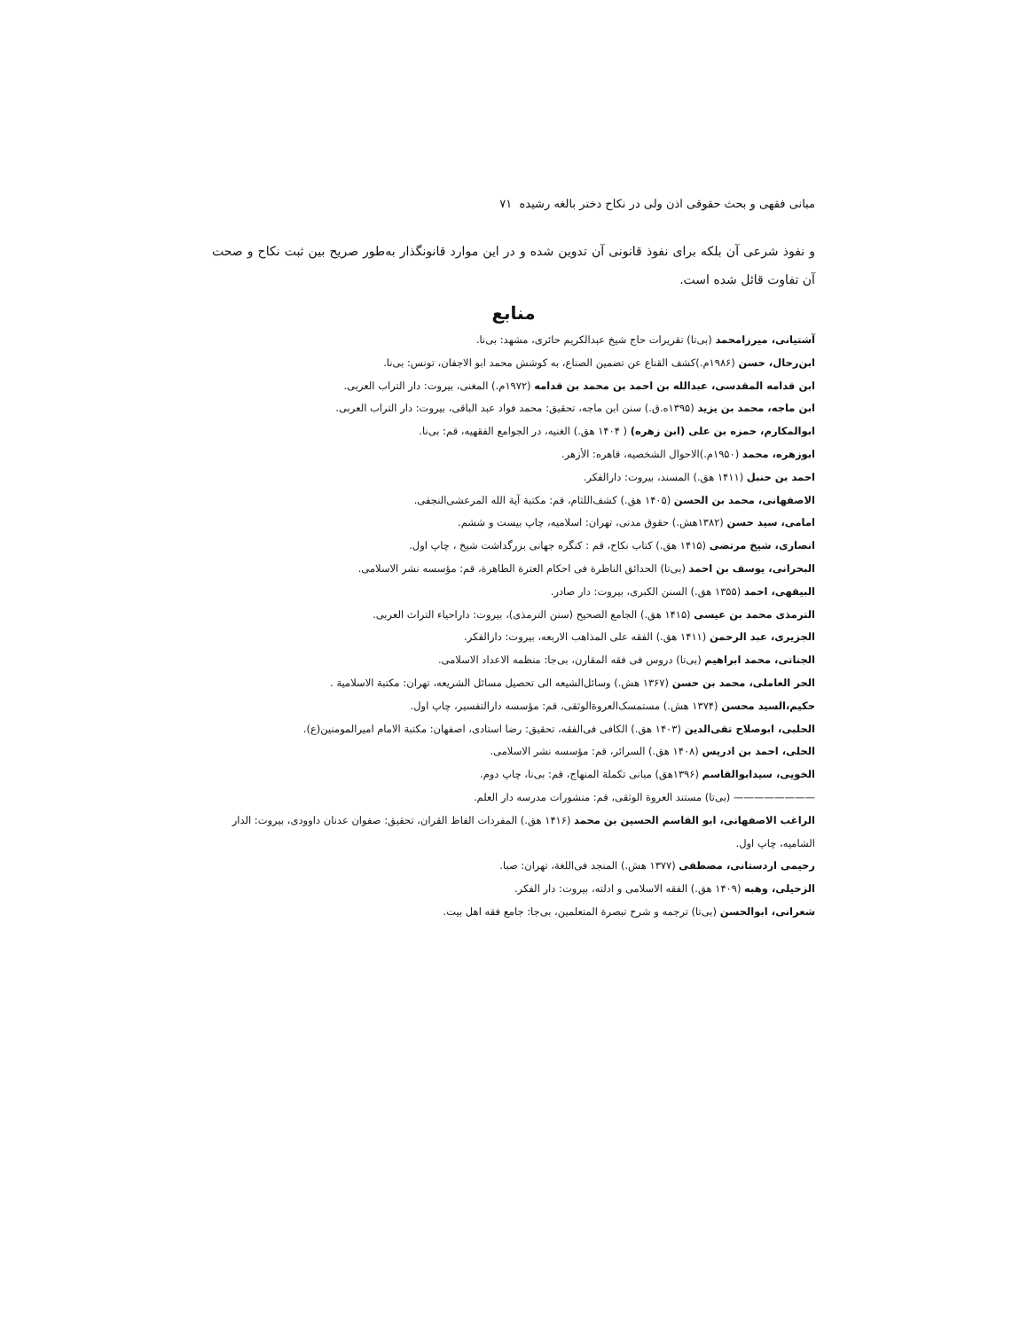مبانی فقهی و بحث حقوقی اذن ولی در نکاح دختر بالغه رشیده ۷۱
و نفوذ شرعی آن بلکه برای نفوذ قانونی آن تدوین شده و در این موارد قانونگذار به‌طور صریح بین ثبت نکاح و صحت آن تفاوت قائل شده است.
منابع
آشتیانی، میرزامحمد (بی‌تا) تقریرات حاج شیخ عبدالکریم حائری، مشهد: بی‌نا.
ابن‌رحال، حسن (۱۹۸۶م.)کشف القناع عن تضمین الصناع، به کوشش محمد ابو الاجفان، تونس: بی‌نا.
ابن قدامه المقدسی، عبدالله بن احمد بن محمد بن قدامه (۱۹۷۲م.) المغنی، بیروت: دار التراب العربی.
ابن ماجه، محمد بن یزید (۱۳۹۵ه.ق.) سنن ابن ماجه، تحقیق: محمد فواد عبد الباقی، بیروت: دار التراب العربی.
ابوالمکارم، حمزه بن علی (ابن زهره) ( ۱۴۰۴ هق.) الغنیه، در الجوامع الفقهیه، قم: بی‌نا.
ابوزهره، محمد (۱۹۵۰م.)الاحوال الشخصیه، قاهره: الأزهر.
احمد بن حنبل (۱۴۱۱ هق.) المسند، بیروت: دارالفکر.
الاصفهانی، محمد بن الحسن (۱۴۰۵ هق.) کشف‌اللثام، قم: مکتبة آیة الله المرعشی‌النجفی.
امامی، سید حسن (۱۳۸۲هش.) حقوق مدنی، تهران: اسلامیه، چاپ بیست و ششم.
انصاری، شیخ مرتضی (۱۴۱۵ هق.) کتاب نکاح، قم : کنگره جهانی بزرگداشت شیخ ، چاپ اول.
البحرانی، یوسف بن احمد (بی‌تا) الحدائق الناظرة فی احکام العترة الطاهرة، قم: مؤسسه نشر الاسلامی.
البیقهی، احمد (۱۳۵۵ هق.) السنن الکبری، بیروت: دار صادر.
الترمذی محمد بن عیسی (۱۴۱۵ هق.) الجامع الصحیح (سنن الترمذی)، بیروت: داراحیاء التراث العربی.
الجزیری، عبد الرحمن (۱۴۱۱ هق.) الفقه علی المذاهب الاربعه، بیروت: دارالفکر.
الجناتی، محمد ابراهیم (بی‌تا) دروس فی فقه المقارن، بی‌جا: منظمه الاعداد الاسلامی.
الحر العاملی، محمد بن حسن (۱۳۶۷ هش.) وسائل‌الشیعه الی تحصیل مسائل الشریعه، تهران: مکتبة الاسلامیة .
حکیم،السید محسن (۱۳۷۴ هش.) مستمسک‌العروةالوثقی، قم: مؤسسه دارالتفسیر، چاپ اول.
الحلبی، ابوصلاح تقی‌الدین (۱۴۰۳ هق.) الکافی فی‌الفقه، تحقیق: رضا استادی، اصفهان: مکتبة الامام امیرالمومنین(ع).
الحلی، احمد بن ادریس (۱۴۰۸ هق.) السرائر، قم: مؤسسه نشر الاسلامی.
الخویی، سیدابوالقاسم (۱۳۹۶هق) مبانی تکملة المنهاج، قم: بی‌نا، چاپ دوم.
———————— (بی‌تا) مستند العروة الوثقی، قم: منشورات مدرسه دار العلم.
الراغب الاصفهانی، ابو القاسم الحسین بن محمد (۱۴۱۶ هق.) المفردات الفاظ القران، تحقیق: صفوان عدنان داوودی، بیروت: الدار الشامیه، چاپ اول.
رحیمی اردستانی، مصطفی (۱۳۷۷ هش.) المنجد فی‌اللغة، تهران: صبا.
الزحیلی، وهبه (۱۴۰۹ هق.) الفقه الاسلامی و ادلته، بیروت: دار الفکر.
شعرانی، ابوالحسن (بی‌تا) ترجمه و شرح تبصرة المتعلمین، بی‌جا: جامع فقه اهل بیت.